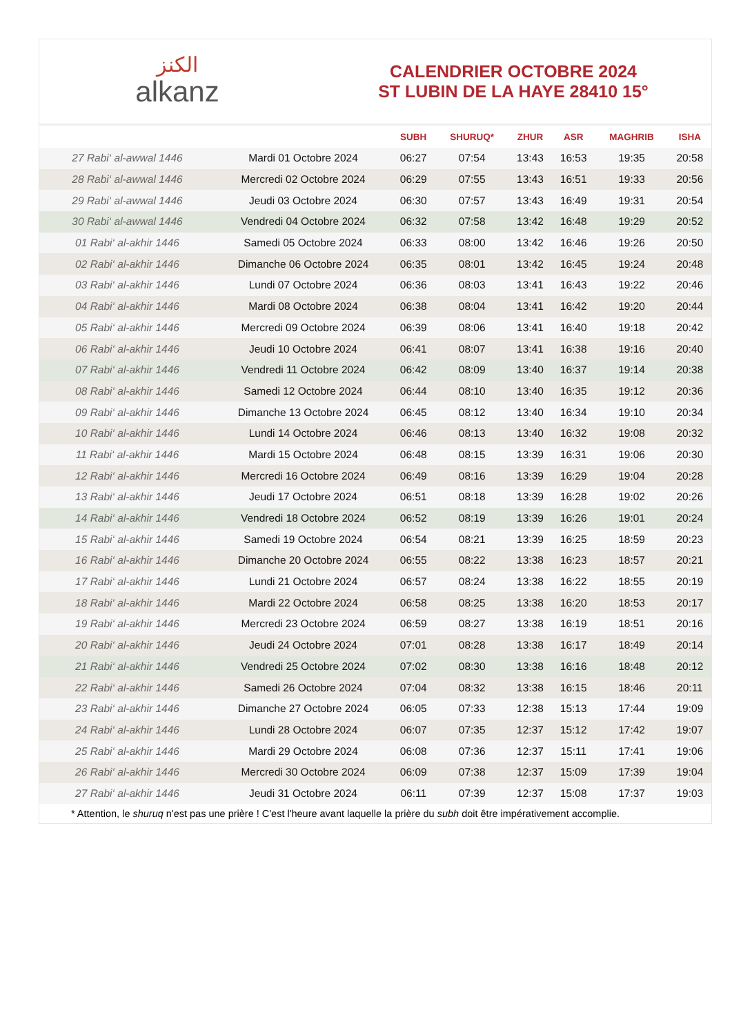الكنز
alkanz
CALENDRIER OCTOBRE 2024
ST LUBIN DE LA HAYE 28410 15°
| | | SUBH | SHURUQ* | ZHUR | ASR | MAGHRIB | ISHA |
| --- | --- | --- | --- | --- | --- | --- | --- |
| 27 Rabi‘ al-awwal 1446 | Mardi 01 Octobre 2024 | 06:27 | 07:54 | 13:43 | 16:53 | 19:35 | 20:58 |
| 28 Rabi‘ al-awwal 1446 | Mercredi 02 Octobre 2024 | 06:29 | 07:55 | 13:43 | 16:51 | 19:33 | 20:56 |
| 29 Rabi‘ al-awwal 1446 | Jeudi 03 Octobre 2024 | 06:30 | 07:57 | 13:43 | 16:49 | 19:31 | 20:54 |
| 30 Rabi‘ al-awwal 1446 | Vendredi 04 Octobre 2024 | 06:32 | 07:58 | 13:42 | 16:48 | 19:29 | 20:52 |
| 01 Rabi‘ al-akhir 1446 | Samedi 05 Octobre 2024 | 06:33 | 08:00 | 13:42 | 16:46 | 19:26 | 20:50 |
| 02 Rabi‘ al-akhir 1446 | Dimanche 06 Octobre 2024 | 06:35 | 08:01 | 13:42 | 16:45 | 19:24 | 20:48 |
| 03 Rabi‘ al-akhir 1446 | Lundi 07 Octobre 2024 | 06:36 | 08:03 | 13:41 | 16:43 | 19:22 | 20:46 |
| 04 Rabi‘ al-akhir 1446 | Mardi 08 Octobre 2024 | 06:38 | 08:04 | 13:41 | 16:42 | 19:20 | 20:44 |
| 05 Rabi‘ al-akhir 1446 | Mercredi 09 Octobre 2024 | 06:39 | 08:06 | 13:41 | 16:40 | 19:18 | 20:42 |
| 06 Rabi‘ al-akhir 1446 | Jeudi 10 Octobre 2024 | 06:41 | 08:07 | 13:41 | 16:38 | 19:16 | 20:40 |
| 07 Rabi‘ al-akhir 1446 | Vendredi 11 Octobre 2024 | 06:42 | 08:09 | 13:40 | 16:37 | 19:14 | 20:38 |
| 08 Rabi‘ al-akhir 1446 | Samedi 12 Octobre 2024 | 06:44 | 08:10 | 13:40 | 16:35 | 19:12 | 20:36 |
| 09 Rabi‘ al-akhir 1446 | Dimanche 13 Octobre 2024 | 06:45 | 08:12 | 13:40 | 16:34 | 19:10 | 20:34 |
| 10 Rabi‘ al-akhir 1446 | Lundi 14 Octobre 2024 | 06:46 | 08:13 | 13:40 | 16:32 | 19:08 | 20:32 |
| 11 Rabi‘ al-akhir 1446 | Mardi 15 Octobre 2024 | 06:48 | 08:15 | 13:39 | 16:31 | 19:06 | 20:30 |
| 12 Rabi‘ al-akhir 1446 | Mercredi 16 Octobre 2024 | 06:49 | 08:16 | 13:39 | 16:29 | 19:04 | 20:28 |
| 13 Rabi‘ al-akhir 1446 | Jeudi 17 Octobre 2024 | 06:51 | 08:18 | 13:39 | 16:28 | 19:02 | 20:26 |
| 14 Rabi‘ al-akhir 1446 | Vendredi 18 Octobre 2024 | 06:52 | 08:19 | 13:39 | 16:26 | 19:01 | 20:24 |
| 15 Rabi‘ al-akhir 1446 | Samedi 19 Octobre 2024 | 06:54 | 08:21 | 13:39 | 16:25 | 18:59 | 20:23 |
| 16 Rabi‘ al-akhir 1446 | Dimanche 20 Octobre 2024 | 06:55 | 08:22 | 13:38 | 16:23 | 18:57 | 20:21 |
| 17 Rabi‘ al-akhir 1446 | Lundi 21 Octobre 2024 | 06:57 | 08:24 | 13:38 | 16:22 | 18:55 | 20:19 |
| 18 Rabi‘ al-akhir 1446 | Mardi 22 Octobre 2024 | 06:58 | 08:25 | 13:38 | 16:20 | 18:53 | 20:17 |
| 19 Rabi‘ al-akhir 1446 | Mercredi 23 Octobre 2024 | 06:59 | 08:27 | 13:38 | 16:19 | 18:51 | 20:16 |
| 20 Rabi‘ al-akhir 1446 | Jeudi 24 Octobre 2024 | 07:01 | 08:28 | 13:38 | 16:17 | 18:49 | 20:14 |
| 21 Rabi‘ al-akhir 1446 | Vendredi 25 Octobre 2024 | 07:02 | 08:30 | 13:38 | 16:16 | 18:48 | 20:12 |
| 22 Rabi‘ al-akhir 1446 | Samedi 26 Octobre 2024 | 07:04 | 08:32 | 13:38 | 16:15 | 18:46 | 20:11 |
| 23 Rabi‘ al-akhir 1446 | Dimanche 27 Octobre 2024 | 06:05 | 07:33 | 12:38 | 15:13 | 17:44 | 19:09 |
| 24 Rabi‘ al-akhir 1446 | Lundi 28 Octobre 2024 | 06:07 | 07:35 | 12:37 | 15:12 | 17:42 | 19:07 |
| 25 Rabi‘ al-akhir 1446 | Mardi 29 Octobre 2024 | 06:08 | 07:36 | 12:37 | 15:11 | 17:41 | 19:06 |
| 26 Rabi‘ al-akhir 1446 | Mercredi 30 Octobre 2024 | 06:09 | 07:38 | 12:37 | 15:09 | 17:39 | 19:04 |
| 27 Rabi‘ al-akhir 1446 | Jeudi 31 Octobre 2024 | 06:11 | 07:39 | 12:37 | 15:08 | 17:37 | 19:03 |
* Attention, le shuruq n'est pas une prière ! C'est l'heure avant laquelle la prière du subh doit être impérativement accomplie.